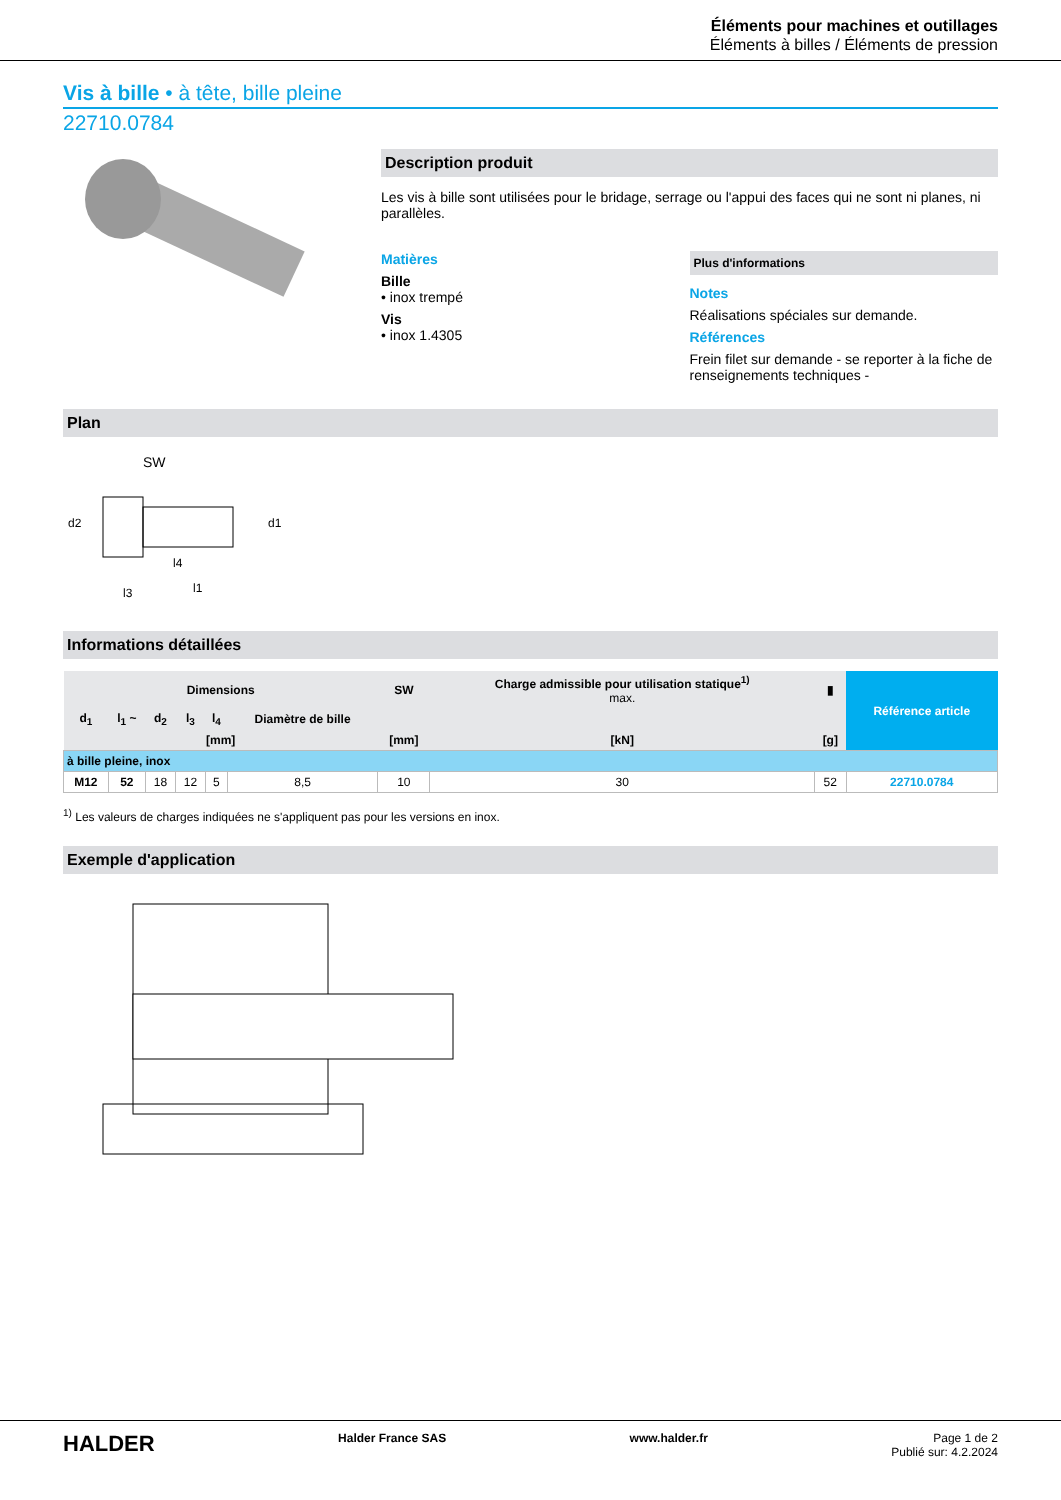Éléments pour machines et outillages
Éléments à billes / Éléments de pression
Vis à bille • à tête, bille pleine
22710.0784
Description produit
Les vis à bille sont utilisées pour le bridage, serrage ou l'appui des faces qui ne sont ni planes, ni parallèles.
Matières
Bille
• inox trempé
Vis
• inox 1.4305
Plus d'informations
Notes
Réalisations spéciales sur demande.
Références
Frein filet sur demande - se reporter à la fiche de renseignements techniques -
Plan
SW
d2
d1
l3
l1
l4
Informations détaillées
| Dimensions | | | | | | SW | Charge admissible pour utilisation statique<sup>1)</sup> max. | ▮ | Référence article |
| --- | --- | --- | --- | --- | --- | --- | --- | --- | --- |
| d<sub>1</sub> | l<sub>1</sub> ~ | d<sub>2</sub> | l<sub>3</sub> | l<sub>4</sub> | Diamètre de bille | | | | |
| [mm] | | | | | | [mm] | [kN] | [g] | |
| à bille pleine, inox | | | | | | | | | |
| M12 | 52 | 18 | 12 | 5 | 8,5 | 10 | 30 | 52 | 22710.0784 |
<sup>1)</sup> Les valeurs de charges indiquées ne s'appliquent pas pour les versions en inox.
Exemple d'application
HALDER Halder France SAS www.halder.fr Page 1 de 2
Publié sur: 4.2.2024